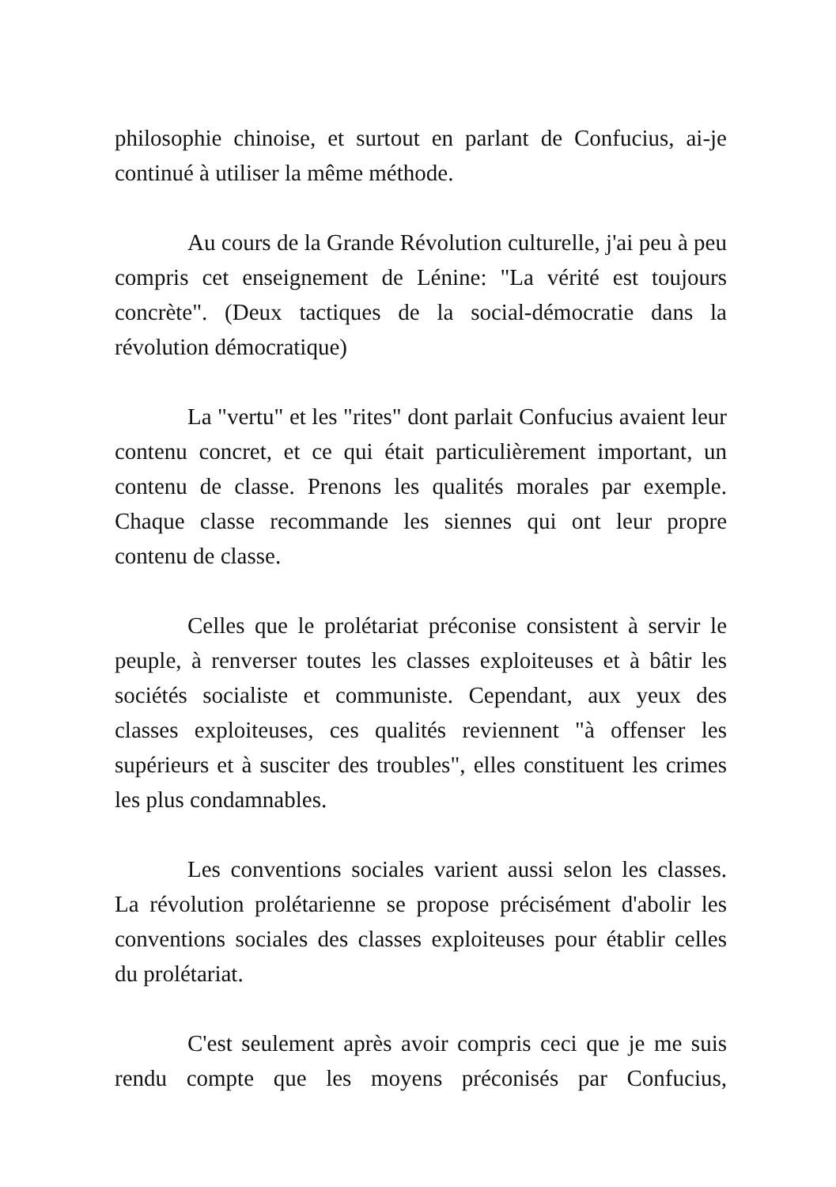philosophie chinoise, et surtout en parlant de Confucius, ai-je continué à utiliser la même méthode.
Au cours de la Grande Révolution culturelle, j'ai peu à peu compris cet enseignement de Lénine: "La vérité est toujours concrète". (Deux tactiques de la social-démocratie dans la révolution démocratique)
La "vertu" et les "rites" dont parlait Confucius avaient leur contenu concret, et ce qui était particulièrement important, un contenu de classe. Prenons les qualités morales par exemple. Chaque classe recommande les siennes qui ont leur propre contenu de classe.
Celles que le prolétariat préconise consistent à servir le peuple, à renverser toutes les classes exploiteuses et à bâtir les sociétés socialiste et communiste. Cependant, aux yeux des classes exploiteuses, ces qualités reviennent "à offenser les supérieurs et à susciter des troubles", elles constituent les crimes les plus condamnables.
Les conventions sociales varient aussi selon les classes. La révolution prolétarienne se propose précisément d'abolir les conventions sociales des classes exploiteuses pour établir celles du prolétariat.
C'est seulement après avoir compris ceci que je me suis rendu compte que les moyens préconisés par Confucius,